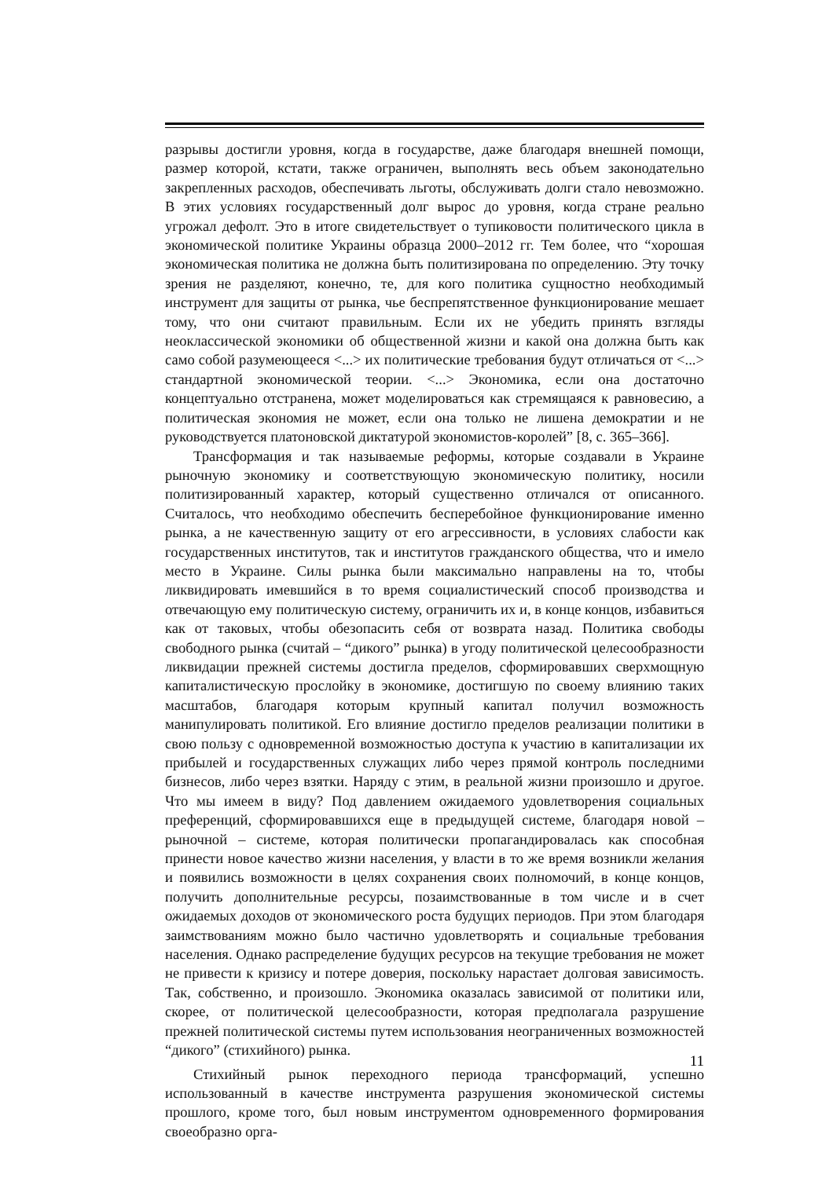разрывы достигли уровня, когда в государстве, даже благодаря внешней помощи, размер которой, кстати, также ограничен, выполнять весь объем законодательно закрепленных расходов, обеспечивать льготы, обслуживать долги стало невозможно. В этих условиях государственный долг вырос до уровня, когда стране реально угрожал дефолт. Это в итоге свидетельствует о тупиковости политического цикла в экономической политике Украины образца 2000–2012 гг. Тем более, что “хорошая экономическая политика не должна быть политизирована по определению. Эту точку зрения не разделяют, конечно, те, для кого политика сущностно необходимый инструмент для защиты от рынка, чье беспрепятственное функционирование мешает тому, что они считают правильным. Если их не убедить принять взгляды неоклассической экономики об общественной жизни и какой она должна быть как само собой разумеющееся <...> их политические требования будут отличаться от <...> стандартной экономической теории. <...> Экономика, если она достаточно концептуально отстранена, может моделироваться как стремящаяся к равновесию, а политическая экономия не может, если она только не лишена демократии и не руководствуется платоновской диктатурой экономистов-королей” [8, с. 365–366].
Трансформация и так называемые реформы, которые создавали в Украине рыночную экономику и соответствующую экономическую политику, носили политизированный характер, который существенно отличался от описанного. Считалось, что необходимо обеспечить бесперебойное функционирование именно рынка, а не качественную защиту от его агрессивности, в условиях слабости как государственных институтов, так и институтов гражданского общества, что и имело место в Украине. Силы рынка были максимально направлены на то, чтобы ликвидировать имевшийся в то время социалистический способ производства и отвечающую ему политическую систему, ограничить их и, в конце концов, избавиться как от таковых, чтобы обезопасить себя от возврата назад. Политика свободы свободного рынка (считай – “дикого” рынка) в угоду политической целесообразности ликвидации прежней системы достигла пределов, сформировавших сверхмощную капиталистическую прослойку в экономике, достигшую по своему влиянию таких масштабов, благодаря которым крупный капитал получил возможность манипулировать политикой. Его влияние достигло пределов реализации политики в свою пользу с одновременной возможностью доступа к участию в капитализации их прибылей и государственных служащих либо через прямой контроль последними бизнесов, либо через взятки. Наряду с этим, в реальной жизни произошло и другое. Что мы имеем в виду? Под давлением ожидаемого удовлетворения социальных преференций, сформировавшихся еще в предыдущей системе, благодаря новой – рыночной – системе, которая политически пропагандировалась как способная принести новое качество жизни населения, у власти в то же время возникли желания и появились возможности в целях сохранения своих полномочий, в конце концов, получить дополнительные ресурсы, позаимствованные в том числе и в счет ожидаемых доходов от экономического роста будущих периодов. При этом благодаря заимствованиям можно было частично удовлетворять и социальные требования населения. Однако распределение будущих ресурсов на текущие требования не может не привести к кризису и потере доверия, поскольку нарастает долговая зависимость. Так, собственно, и произошло. Экономика оказалась зависимой от политики или, скорее, от политической целесообразности, которая предполагала разрушение прежней политической системы путем использования неограниченных возможностей “дикого” (стихийного) рынка.
Стихийный рынок переходного периода трансформаций, успешно использованный в качестве инструмента разрушения экономической системы прошлого, кроме того, был новым инструментом одновременного формирования своеобразно орга-
11